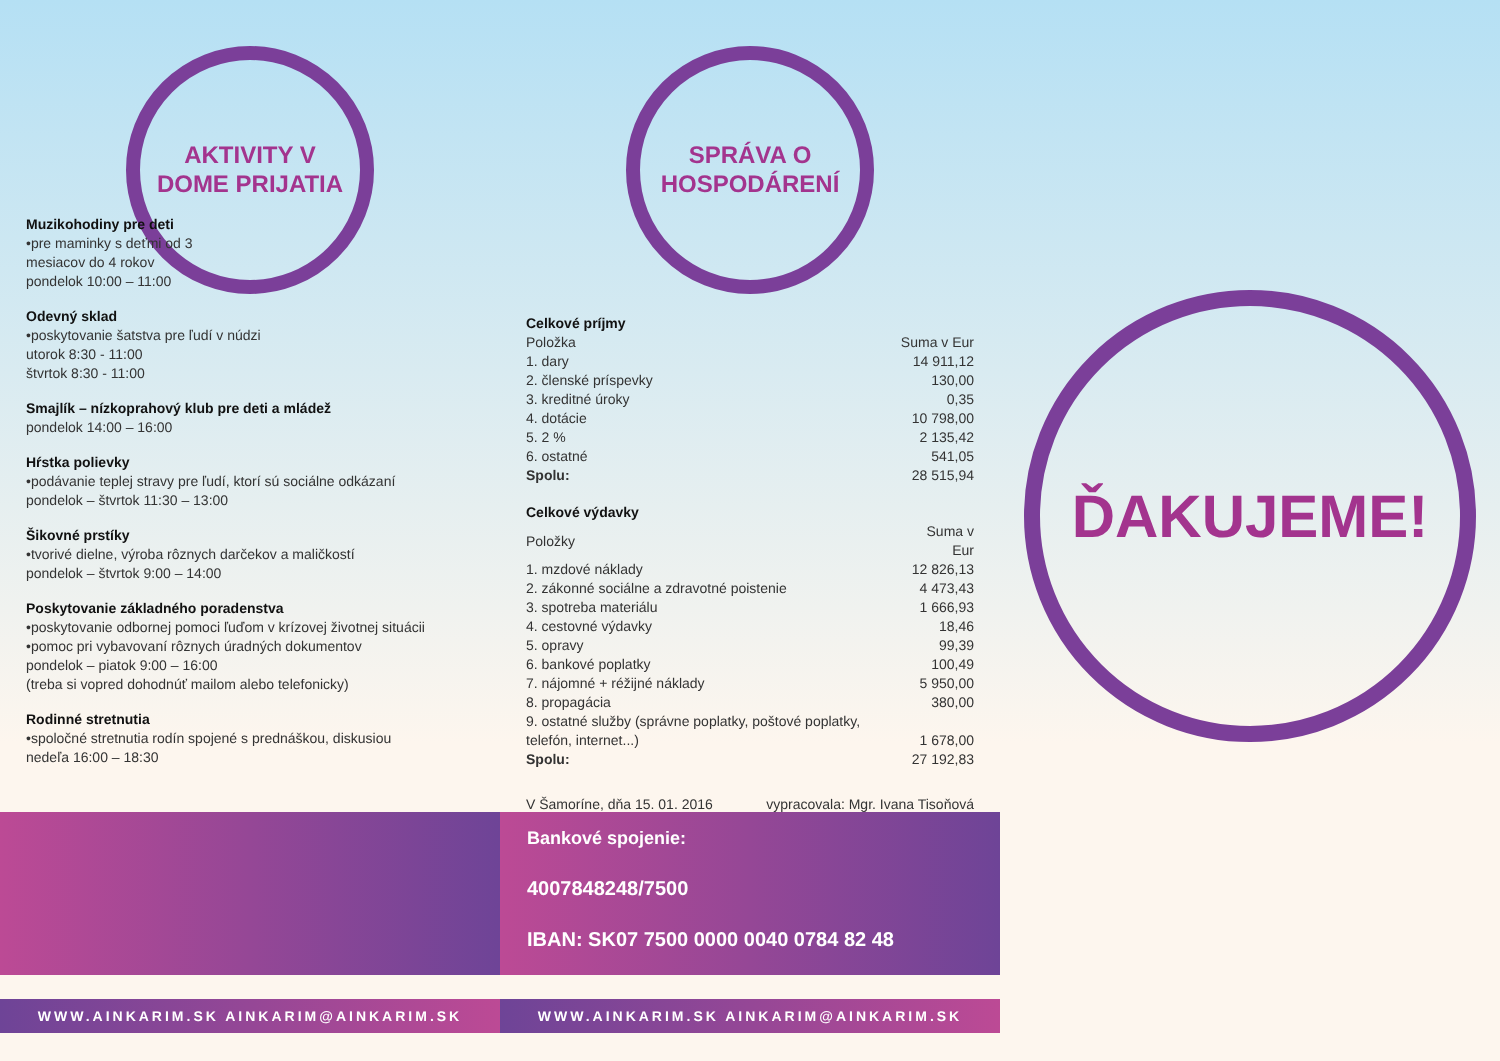AKTIVITY V
DOME PRIJATIA
Muzikohodiny pre deti
•pre maminky s deťmi od 3
mesiacov do 4 rokov
pondelok 10:00 – 11:00
Odevný sklad
•poskytovanie šatstva pre ľudí v núdzi
utorok 8:30 - 11:00
štvrtok 8:30 - 11:00
Smajlík – nízkoprahový klub pre deti a mládež
pondelok 14:00 – 16:00
Hŕstka polievky
•podávanie teplej stravy pre ľudí, ktorí sú sociálne odkázaní
pondelok – štvrtok 11:30 – 13:00
Šikovné prstíky
•tvorivé dielne, výroba rôznych darčekov a maličkostí
pondelok – štvrtok 9:00 – 14:00
Poskytovanie základného poradenstva
•poskytovanie odbornej pomoci ľuďom v krízovej životnej situácii
•pomoc pri vybavovaní rôznych úradných dokumentov
pondelok – piatok 9:00 – 16:00
(treba si vopred dohodnúť mailom alebo telefonicky)
Rodinné stretnutia
•spoločné stretnutia rodín spojené s prednáškou, diskusiou
nedeľa 16:00 – 18:30
WWW.AINKARIM.SK AINKARIM@AINKARIM.SK
SPRÁVA O
HOSPODÁRENÍ
| Celkové príjmy | |
| --- | --- |
| Položka | Suma v Eur |
| 1. dary | 14 911,12 |
| 2. členské príspevky | 130,00 |
| 3. kreditné úroky | 0,35 |
| 4. dotácie | 10 798,00 |
| 5. 2 % | 2 135,42 |
| 6. ostatné | 541,05 |
| Spolu: | 28 515,94 |
| Celkové výdavky | |
| --- | --- |
| Položky | Suma v Eur |
| 1. mzdové náklady | 12 826,13 |
| 2. zákonné sociálne a zdravotné poistenie | 4 473,43 |
| 3. spotreba materiálu | 1 666,93 |
| 4. cestovné výdavky | 18,46 |
| 5. opravy | 99,39 |
| 6. bankové poplatky | 100,49 |
| 7. nájomné + réžijné náklady | 5 950,00 |
| 8. propagácia | 380,00 |
| 9. ostatné služby (správne poplatky, poštové poplatky, telefón, internet...) | 1 678,00 |
| Spolu: | 27 192,83 |
V Šamoríne, dňa 15. 01. 2016 vypracovala: Mgr. Ivana Tisoňová
Bankové spojenie:
4007848248/7500
IBAN: SK07 7500 0000 0040 0784 82 48
WWW.AINKARIM.SK AINKARIM@AINKARIM.SK
ĎAKUJEME!